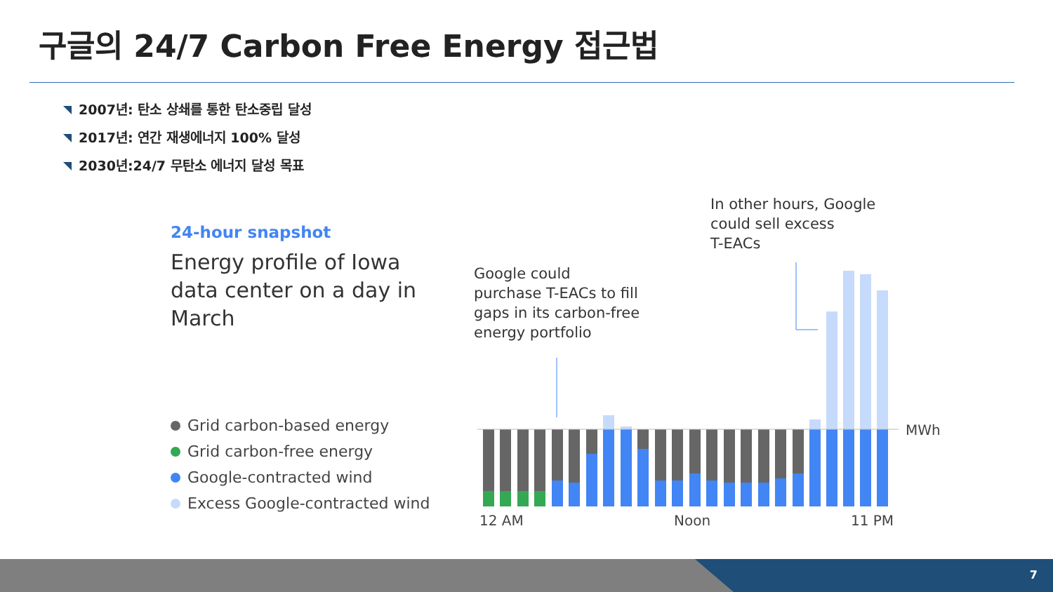구글의 24/7 Carbon Free Energy 접근법
2007년: 탄소 상쇄를 통한 탄소중립 달성
2017년: 연간 재생에너지 100% 달성
2030년:24/7 무탄소 에너지 달성 목표
24-hour snapshot
Energy profile of Iowa data center on a day in March
Grid carbon-based energy
Grid carbon-free energy
Google-contracted wind
Excess Google-contracted wind
Google could
purchase T-EACs to fill
gaps in its carbon-free
energy portfolio
In other hours, Google
could sell excess
T-EACs
MWh
12 AM Noon 11 PM
7